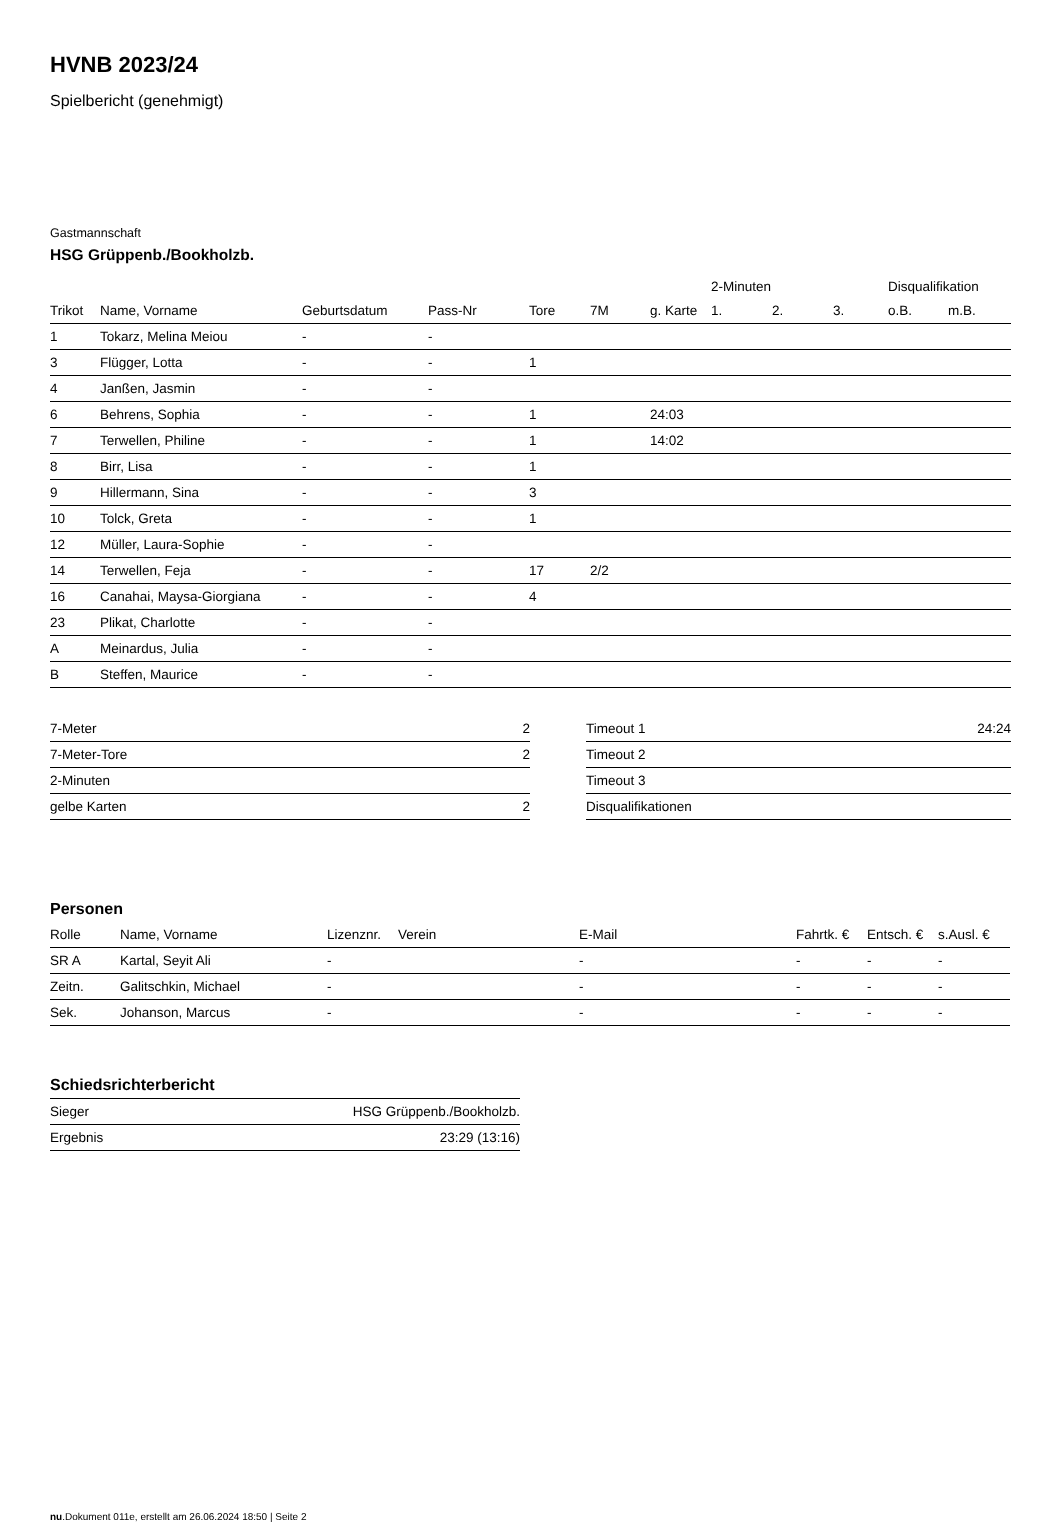HVNB 2023/24
Spielbericht (genehmigt)
Gastmannschaft
HSG Grüppenb./Bookholzb.
| | | | | | | | 2-Minuten | | | Disqualifikation | |
| --- | --- | --- | --- | --- | --- | --- | --- | --- | --- | --- | --- |
| Trikot | Name, Vorname | Geburtsdatum | Pass-Nr | Tore | 7M | g. Karte | 1. | 2. | 3. | o.B. | m.B. |
| 1 | Tokarz, Melina Meiou | - | - | | | | | | | | |
| 3 | Flügger, Lotta | - | - | 1 | | | | | | | |
| 4 | Janßen, Jasmin | - | - | | | | | | | | |
| 6 | Behrens, Sophia | - | - | 1 | | 24:03 | | | | | |
| 7 | Terwellen, Philine | - | - | 1 | | 14:02 | | | | | |
| 8 | Birr, Lisa | - | - | 1 | | | | | | | |
| 9 | Hillermann, Sina | - | - | 3 | | | | | | | |
| 10 | Tolck, Greta | - | - | 1 | | | | | | | |
| 12 | Müller, Laura-Sophie | - | - | | | | | | | | |
| 14 | Terwellen, Feja | - | - | 17 | 2/2 | | | | | | |
| 16 | Canahai, Maysa-Giorgiana | - | - | 4 | | | | | | | |
| 23 | Plikat, Charlotte | - | - | | | | | | | | |
| A | Meinardus, Julia | - | - | | | | | | | | |
| B | Steffen, Maurice | - | - | | | | | | | | |
| 7-Meter | 2 |
| 7-Meter-Tore | 2 |
| 2-Minuten | |
| gelbe Karten | 2 |
| Timeout 1 | 24:24 |
| Timeout 2 | |
| Timeout 3 | |
| Disqualifikationen | |
Personen
| Rolle | Name, Vorname | Lizenznr. | Verein | E-Mail | Fahrtk. € | Entsch. € | s.Ausl. € |
| --- | --- | --- | --- | --- | --- | --- | --- |
| SR A | Kartal, Seyit Ali | - | | - | - | - | - |
| Zeitn. | Galitschkin, Michael | - | | - | - | - | - |
| Sek. | Johanson, Marcus | - | | - | - | - | - |
Schiedsrichterbericht
| Sieger | HSG Grüppenb./Bookholzb. |
| Ergebnis | 23:29 (13:16) |
nu.Dokument 011e, erstellt am 26.06.2024 18:50 | Seite 2